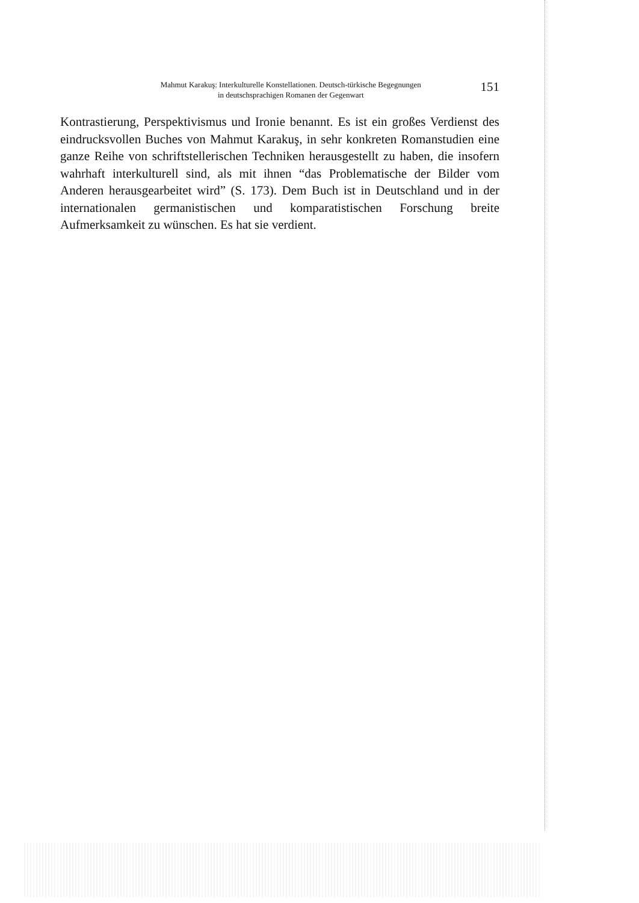Mahmut Karakuş: Interkulturelle Konstellationen. Deutsch-türkische Begegnungen
in deutschsprachigen Romanen der Gegenwart
151
Kontrastierung, Perspektivismus und Ironie benannt. Es ist ein großes Verdienst des eindrucksvollen Buches von Mahmut Karakuş, in sehr konkreten Romanstudien eine ganze Reihe von schriftstellerischen Techniken herausgestellt zu haben, die insofern wahrhaft interkulturell sind, als mit ihnen “das Problematische der Bilder vom Anderen herausgearbeitet wird” (S. 173). Dem Buch ist in Deutschland und in der internationalen germanistischen und komparatistischen Forschung breite Aufmerksamkeit zu wünschen. Es hat sie verdient.